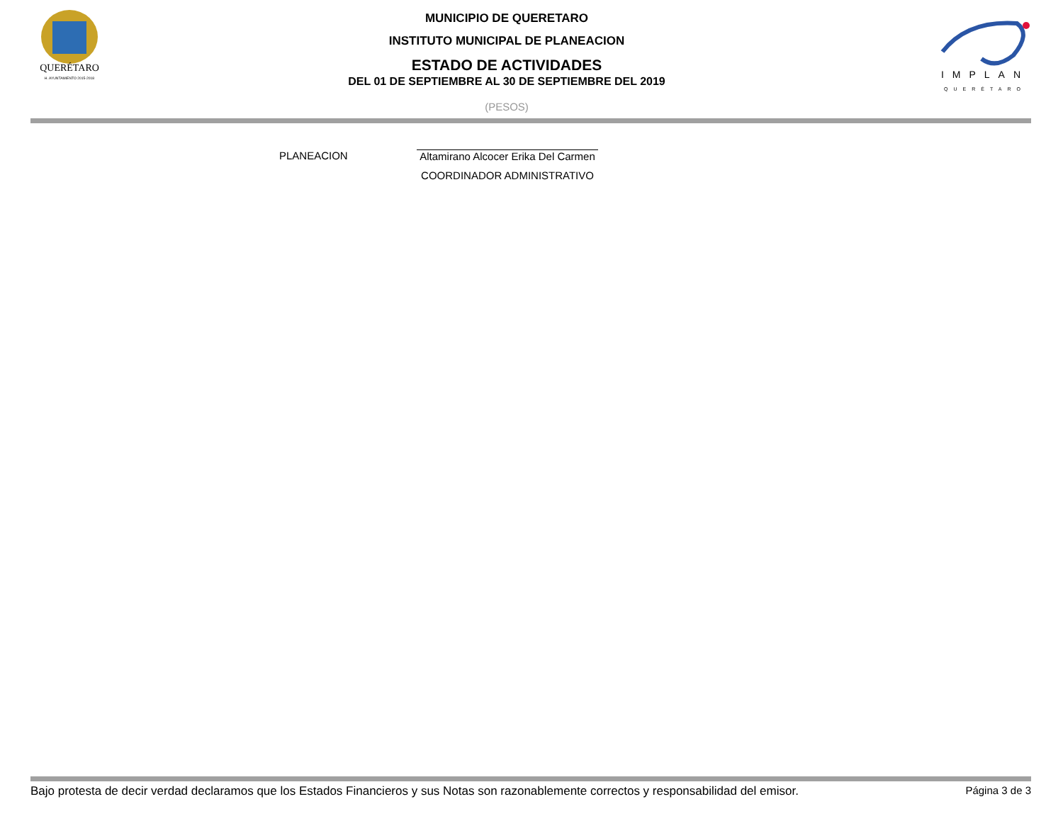QUERÉTARO
H. AYUNTAMIENTO 2015-2018
IMPLAN
QUERÉTARO
MUNICIPIO DE QUERETARO
INSTITUTO MUNICIPAL DE PLANEACION
ESTADO DE ACTIVIDADES
DEL 01 DE SEPTIEMBRE AL 30 DE SEPTIEMBRE DEL 2019
(PESOS)
PLANEACION Altamirano Alcocer Erika Del Carmen
COORDINADOR ADMINISTRATIVO
Bajo protesta de decir verdad declaramos que los Estados Financieros y sus Notas son razonablemente correctos y responsabilidad del emisor. Página 3 de 3